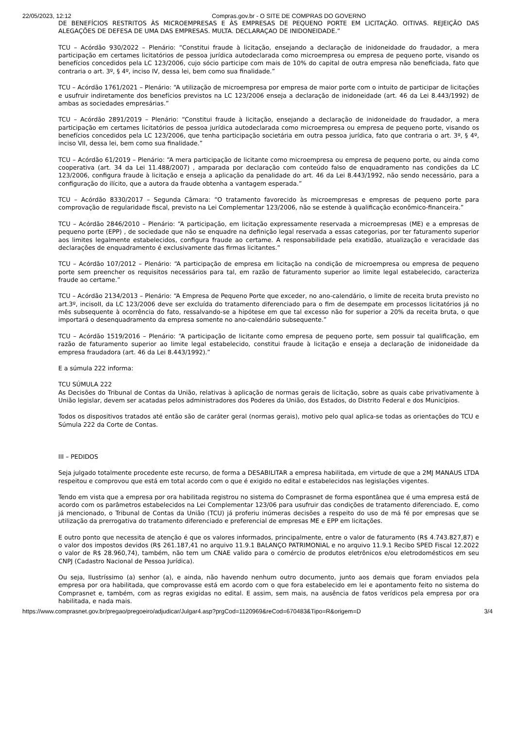22/05/2023, 12:12 Compras.gov.br - O SITE DE COMPRAS DO GOVERNO
DE BENEFÍCIOS RESTRITOS ÀS MICROEMPRESAS E ÀS EMPRESAS DE PEQUENO PORTE EM LICITAÇÃO. OITIVAS. REJEIÇÃO DAS ALEGAÇÕES DE DEFESA DE UMA DAS EMPRESAS. MULTA. DECLARAÇAO DE INIDONEIDADE.”
TCU – Acórdão 930/2022 – Plenário: “Constitui fraude à licitação, ensejando a declaração de inidoneidade do fraudador, a mera participação em certames licitatórios de pessoa jurídica autodeclarada como microempresa ou empresa de pequeno porte, visando os benefícios concedidos pela LC 123/2006, cujo sócio participe com mais de 10% do capital de outra empresa não beneficiada, fato que contraria o art. 3º, § 4º, inciso IV, dessa lei, bem como sua finalidade.”
TCU – Acórdão 1761/2021 – Plenário: “A utilização de microempresa por empresa de maior porte com o intuito de participar de licitações e usufruir indiretamente dos benefícios previstos na LC 123/2006 enseja a declaração de inidoneidade (art. 46 da Lei 8.443/1992) de ambas as sociedades empresárias.”
TCU – Acórdão 2891/2019 – Plenário: “Constitui fraude à licitação, ensejando a declaração de inidoneidade do fraudador, a mera participação em certames licitatórios de pessoa jurídica autodeclarada como microempresa ou empresa de pequeno porte, visando os benefícios concedidos pela LC 123/2006, que tenha participação societária em outra pessoa jurídica, fato que contraria o art. 3º, § 4º, inciso VII, dessa lei, bem como sua finalidade.”
TCU – Acórdão 61/2019 – Plenário: “A mera participação de licitante como microempresa ou empresa de pequeno porte, ou ainda como cooperativa (art. 34 da Lei 11.488/2007) , amparada por declaração com conteúdo falso de enquadramento nas condições da LC 123/2006, configura fraude à licitação e enseja a aplicação da penalidade do art. 46 da Lei 8.443/1992, não sendo necessário, para a configuração do ilícito, que a autora da fraude obtenha a vantagem esperada.”
TCU – Acórdão 8330/2017 – Segunda Câmara: “O tratamento favorecido às microempresas e empresas de pequeno porte para comprovação de regularidade fiscal, previsto na Lei Complementar 123/2006, não se estende à qualificação econômico-financeira.”
TCU – Acórdão 2846/2010 – Plenário: “A participação, em licitação expressamente reservada a microempresas (ME) e a empresas de pequeno porte (EPP) , de sociedade que não se enquadre na definição legal reservada a essas categorias, por ter faturamento superior aos limites legalmente estabelecidos, configura fraude ao certame. A responsabilidade pela exatidão, atualização e veracidade das declarações de enquadramento é exclusivamente das firmas licitantes.”
TCU – Acórdão 107/2012 – Plenário: “A participação de empresa em licitação na condição de microempresa ou empresa de pequeno porte sem preencher os requisitos necessários para tal, em razão de faturamento superior ao limite legal estabelecido, caracteriza fraude ao certame.”
TCU – Acórdão 2134/2013 – Plenário: “A Empresa de Pequeno Porte que exceder, no ano-calendário, o limite de receita bruta previsto no art.3º, incisoII, da LC 123/2006 deve ser excluída do tratamento diferenciado para o fim de desempate em processos licitatórios já no mês subsequente à ocorrência do fato, ressalvando-se a hipótese em que tal excesso não for superior a 20% da receita bruta, o que importará o desenquadramento da empresa somente no ano-calendário subsequente.”
TCU – Acórdão 1519/2016 – Plenário: “A participação de licitante como empresa de pequeno porte, sem possuir tal qualificação, em razão de faturamento superior ao limite legal estabelecido, constitui fraude à licitação e enseja a declaração de inidoneidade da empresa fraudadora (art. 46 da Lei 8.443/1992).”
E a súmula 222 informa:
TCU SÚMULA 222
As Decisões do Tribunal de Contas da União, relativas à aplicação de normas gerais de licitação, sobre as quais cabe privativamente à União legislar, devem ser acatadas pelos administradores dos Poderes da União, dos Estados, do Distrito Federal e dos Municípios.
Todos os dispositivos tratados até então são de caráter geral (normas gerais), motivo pelo qual aplica-se todas as orientações do TCU e Súmula 222 da Corte de Contas.
III – PEDIDOS
Seja julgado totalmente procedente este recurso, de forma a DESABILITAR a empresa habilitada, em virtude de que a 2MJ MANAUS LTDA respeitou e comprovou que está em total acordo com o que é exigido no edital e estabelecidos nas legislações vigentes.
Tendo em vista que a empresa por ora habilitada registrou no sistema do Comprasnet de forma espontânea que é uma empresa está de acordo com os parâmetros estabelecidos na Lei Complementar 123/06 para usufruir das condições de tratamento diferenciado. E, como já mencionado, o Tribunal de Contas da União (TCU) já proferiu inúmeras decisões a respeito do uso de má fé por empresas que se utilização da prerrogativa do tratamento diferenciado e preferencial de empresas ME e EPP em licitações.
E outro ponto que necessita de atenção é que os valores informados, principalmente, entre o valor de faturamento (R$ 4.743.827,87) e o valor dos impostos devidos (R$ 261.187,41 no arquivo 11.9.1 BALANÇO PATRIMONIAL e no arquivo 11.9.1 Recibo SPED Fiscal 12.2022 o valor de R$ 28.960,74), também, não tem um CNAE valido para o comércio de produtos eletrônicos e/ou eletrodomésticos em seu CNPJ (Cadastro Nacional de Pessoa Jurídica).
Ou seja, Ilustríssimo (a) senhor (a), e ainda, não havendo nenhum outro documento, junto aos demais que foram enviados pela empresa por ora habilitada, que comprovasse está em acordo com o que fora estabelecido em lei e apontamento feito no sistema do Comprasnet e, também, com as regras exigidas no edital. E assim, sem mais, na ausência de fatos verídicos pela empresa por ora habilitada, e nada mais.
https://www.comprasnet.gov.br/pregao/pregoeiro/adjudicar/Julgar4.asp?prgCod=1120969&reCod=670483&Tipo=R&origem=D 3/4